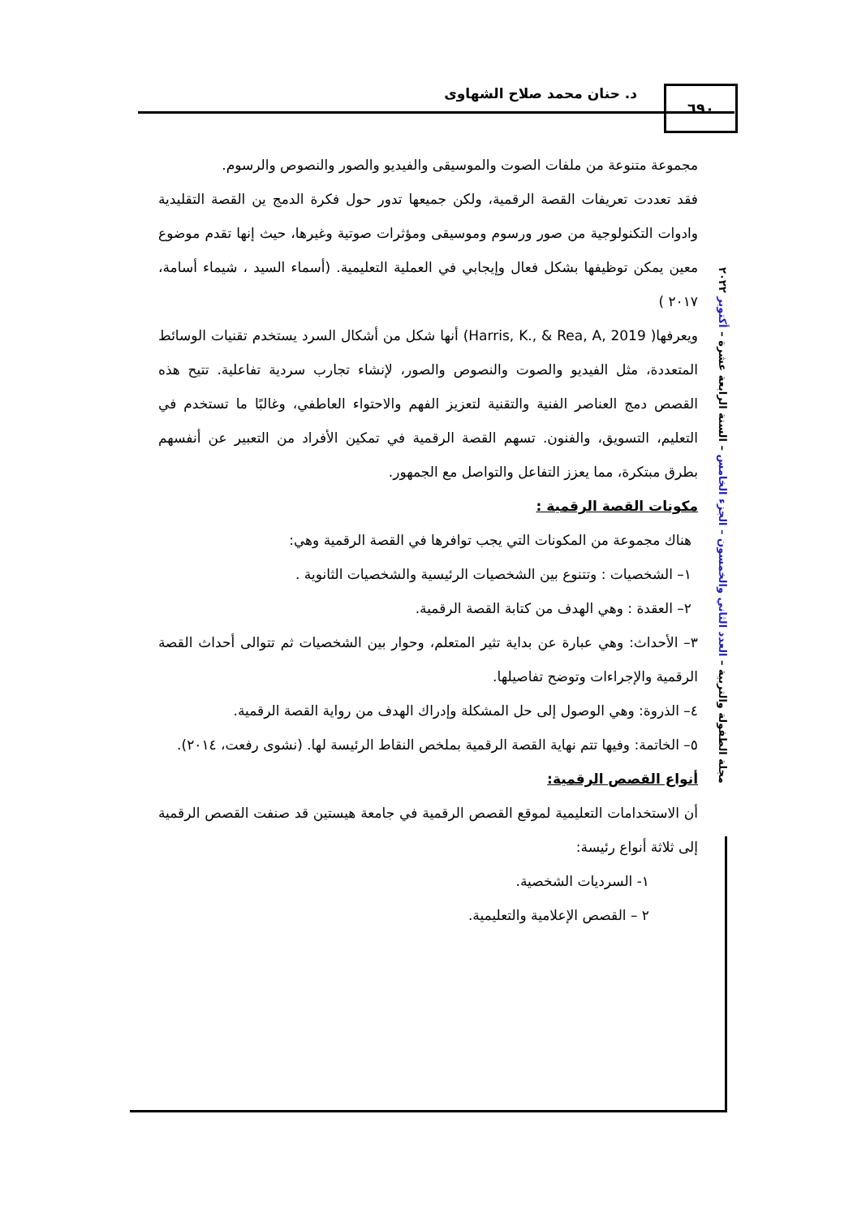د. حنان محمد صلاح الشهاوى ٦٩٠
مجلة الطفولة والتربية – العدد الثاني والخمسون – الجزء الخامس – السنة الرابعة عشرة – أكتوبر ٢٠٢٢
مجموعة متنوعة من ملفات الصوت والموسيقى والفيديو والصور والنصوص والرسوم.
فقد تعددت تعريفات القصة الرقمية، ولكن جميعها تدور حول فكرة الدمج ين القصة التقليدية وادوات التكنولوجية من صور ورسوم وموسيقى ومؤثرات صوتية وغيرها، حيث إنها تقدم موضوع معين يمكن توظيفها بشكل فعال وإيجابي في العملية التعليمية. (أسماء السيد ، شيماء أسامة، ٢٠١٧ )
ويعرفها( Harris, K., & Rea, A, 2019) أنها شكل من أشكال السرد يستخدم تقنيات الوسائط المتعددة، مثل الفيديو والصوت والنصوص والصور، لإنشاء تجارب سردية تفاعلية. تتيح هذه القصص دمج العناصر الفنية والتقنية لتعزيز الفهم والاحتواء العاطفي، وغالبًا ما تستخدم في التعليم، التسويق، والفنون. تسهم القصة الرقمية في تمكين الأفراد من التعبير عن أنفسهم بطرق مبتكرة، مما يعزز التفاعل والتواصل مع الجمهور.
مكونات القصة الرقمية :
هناك مجموعة من المكونات التي يجب توافرها في القصة الرقمية وهي:
١– الشخصيات : وتتنوع بين الشخصيات الرئيسية والشخصيات الثانوية .
٢– العقدة : وهي الهدف من كتابة القصة الرقمية.
٣– الأحداث: وهي عبارة عن بداية تثير المتعلم، وحوار بين الشخصيات ثم تتوالى أحداث القصة الرقمية والإجراءات وتوضح تفاصيلها.
٤– الذروة: وهي الوصول إلى حل المشكلة وإدراك الهدف من رواية القصة الرقمية.
٥– الخاتمة: وفيها تتم نهاية القصة الرقمية بملخص النقاط الرئيسة لها. (نشوى رفعت، ٢٠١٤).
أنواع القصص الرقمية:
أن الاستخدامات التعليمية لموقع القصص الرقمية في جامعة هيستين قد صنفت القصص الرقمية إلى ثلاثة أنواع رئيسة:
١- السرديات الشخصية.
٢ – القصص الإعلامية والتعليمية.